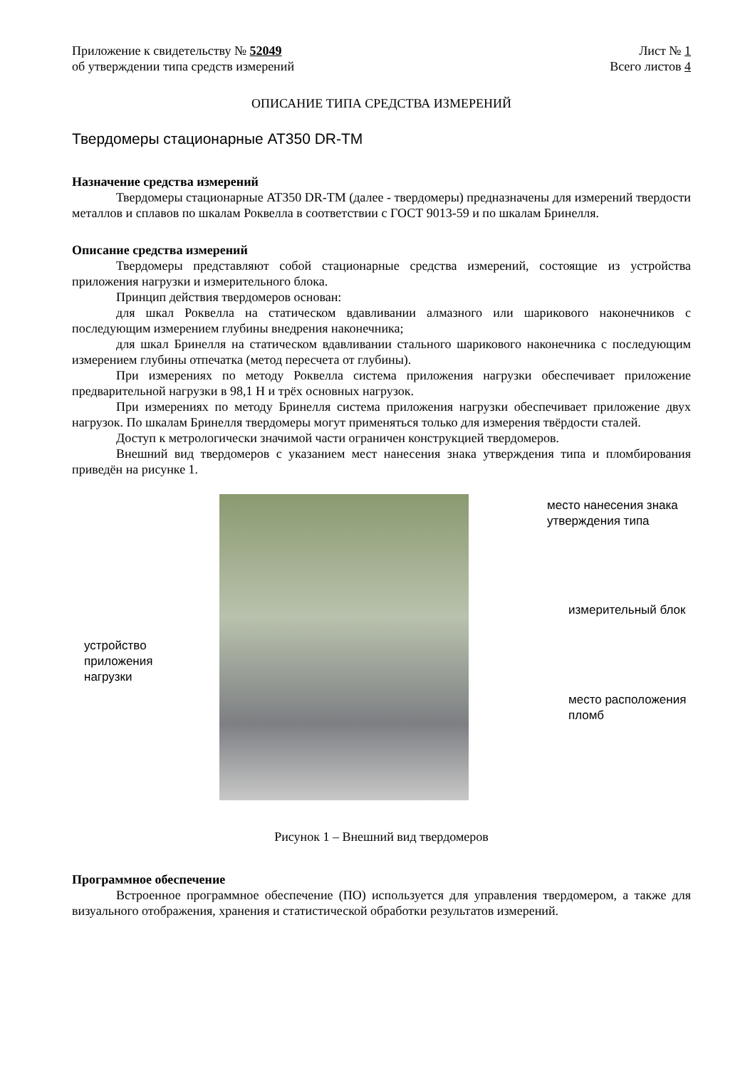Приложение к свидетельству № 52049 Лист № 1
об утверждении типа средств измерений Всего листов 4
ОПИСАНИЕ ТИПА СРЕДСТВА ИЗМЕРЕНИЙ
Твердомеры стационарные AT350 DR-TM
Назначение средства измерений
Твердомеры стационарные AT350 DR-TM (далее - твердомеры) предназначены для измерений твердости металлов и сплавов по шкалам Роквелла в соответствии с ГОСТ 9013-59 и по шкалам Бринелля.
Описание средства измерений
Твердомеры представляют собой стационарные средства измерений, состоящие из устройства приложения нагрузки и измерительного блока.
Принцип действия твердомеров основан:
для шкал Роквелла на статическом вдавливании алмазного или шарикового наконечников с последующим измерением глубины внедрения наконечника;
для шкал Бринелля на статическом вдавливании стального шарикового наконечника с последующим измерением глубины отпечатка (метод пересчета от глубины).
При измерениях по методу Роквелла система приложения нагрузки обеспечивает приложение предварительной нагрузки в 98,1 Н и трёх основных нагрузок.
При измерениях по методу Бринелля система приложения нагрузки обеспечивает приложение двух нагрузок. По шкалам Бринелля твердомеры могут применяться только для измерения твёрдости сталей.
Доступ к метрологически значимой части ограничен конструкцией твердомеров.
Внешний вид твердомеров с указанием мест нанесения знака утверждения типа и пломбирования приведён на рисунке 1.
устройство приложения нагрузки
место нанесения знака утверждения типа
измерительный блок
место расположения пломб
Рисунок 1 – Внешний вид твердомеров
Программное обеспечение
Встроенное программное обеспечение (ПО) используется для управления твердомером, а также для визуального отображения, хранения и статистической обработки результатов измерений.